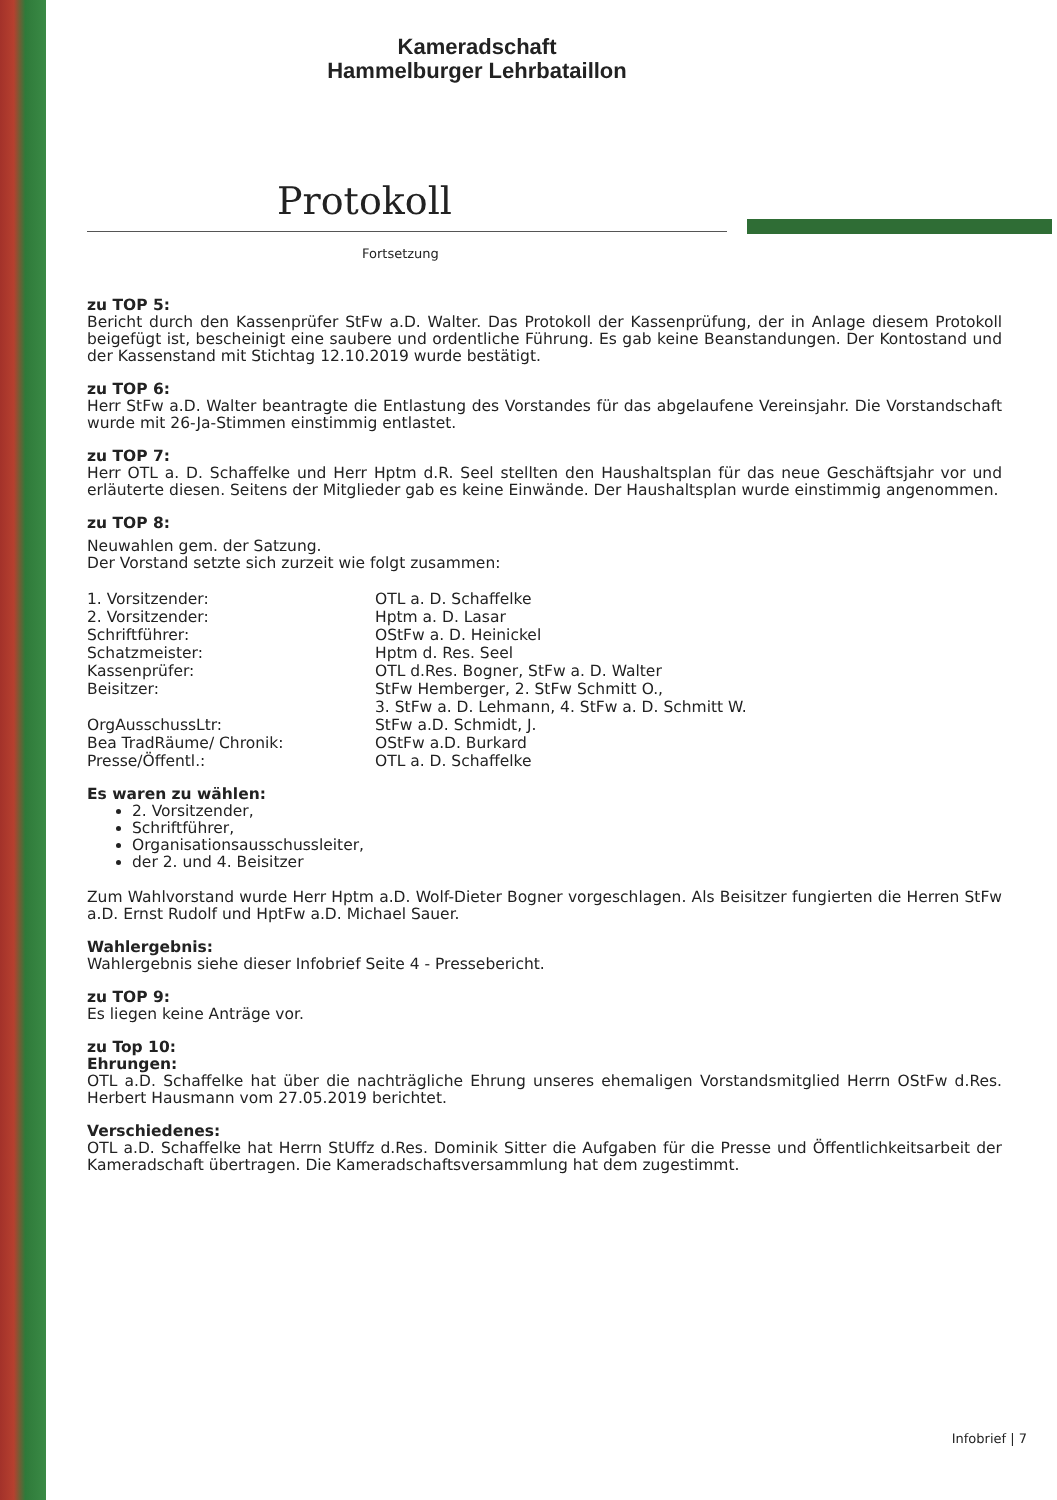Kameradschaft
Hammelburger Lehrbataillon
Protokoll
Fortsetzung
zu TOP 5:
Bericht durch den Kassenprüfer StFw a.D. Walter. Das Protokoll der Kassenprüfung, der in Anlage diesem Protokoll beigefügt ist, bescheinigt eine saubere und ordentliche Führung. Es gab keine Beanstandungen. Der Kontostand und der Kassenstand mit Stichtag 12.10.2019 wurde bestätigt.
zu TOP 6:
Herr StFw a.D. Walter beantragte die Entlastung des Vorstandes für das abgelaufene Vereinsjahr. Die Vorstandschaft wurde mit 26-Ja-Stimmen einstimmig entlastet.
zu TOP 7:
Herr OTL a. D. Schaffelke und Herr Hptm d.R. Seel stellten den Haushaltsplan für das neue Geschäftsjahr vor und erläuterte diesen. Seitens der Mitglieder gab es keine Einwände. Der Haushaltsplan wurde einstimmig angenommen.
zu TOP 8:
Neuwahlen gem. der Satzung.
Der Vorstand setzte sich zurzeit wie folgt zusammen:
| 1. Vorsitzender: | OTL a. D. Schaffelke |
| 2. Vorsitzender: | Hptm a. D. Lasar |
| Schriftführer: | OStFw a. D. Heinickel |
| Schatzmeister: | Hptm d. Res. Seel |
| Kassenprüfer: | OTL d.Res. Bogner, StFw a. D. Walter |
| Beisitzer: | StFw Hemberger, 2. StFw Schmitt O., 3. StFw a. D. Lehmann, 4. StFw a. D. Schmitt W. |
| OrgAusschussLtr: | StFw a.D. Schmidt, J. |
| Bea TradRäume/ Chronik: | OStFw a.D. Burkard |
| Presse/Öffentl.: | OTL a. D. Schaffelke |
Es waren zu wählen:
2. Vorsitzender,
Schriftführer,
Organisationsausschussleiter,
der 2. und 4. Beisitzer
Zum Wahlvorstand wurde Herr Hptm a.D. Wolf-Dieter Bogner vorgeschlagen. Als Beisitzer fungierten die Herren StFw a.D. Ernst Rudolf und HptFw a.D. Michael Sauer.
Wahlergebnis:
Wahlergebnis siehe dieser Infobrief Seite 4 - Pressebericht.
zu TOP 9:
Es liegen keine Anträge vor.
zu Top 10:
Ehrungen:
OTL a.D. Schaffelke hat über die nachträgliche Ehrung unseres ehemaligen Vorstandsmitglied Herrn OStFw d.Res. Herbert Hausmann vom 27.05.2019 berichtet.
Verschiedenes:
OTL a.D. Schaffelke hat Herrn StUffz d.Res. Dominik Sitter die Aufgaben für die Presse und Öffentlichkeitsarbeit der Kameradschaft übertragen. Die Kameradschaftsversammlung hat dem zugestimmt.
Infobrief | 7